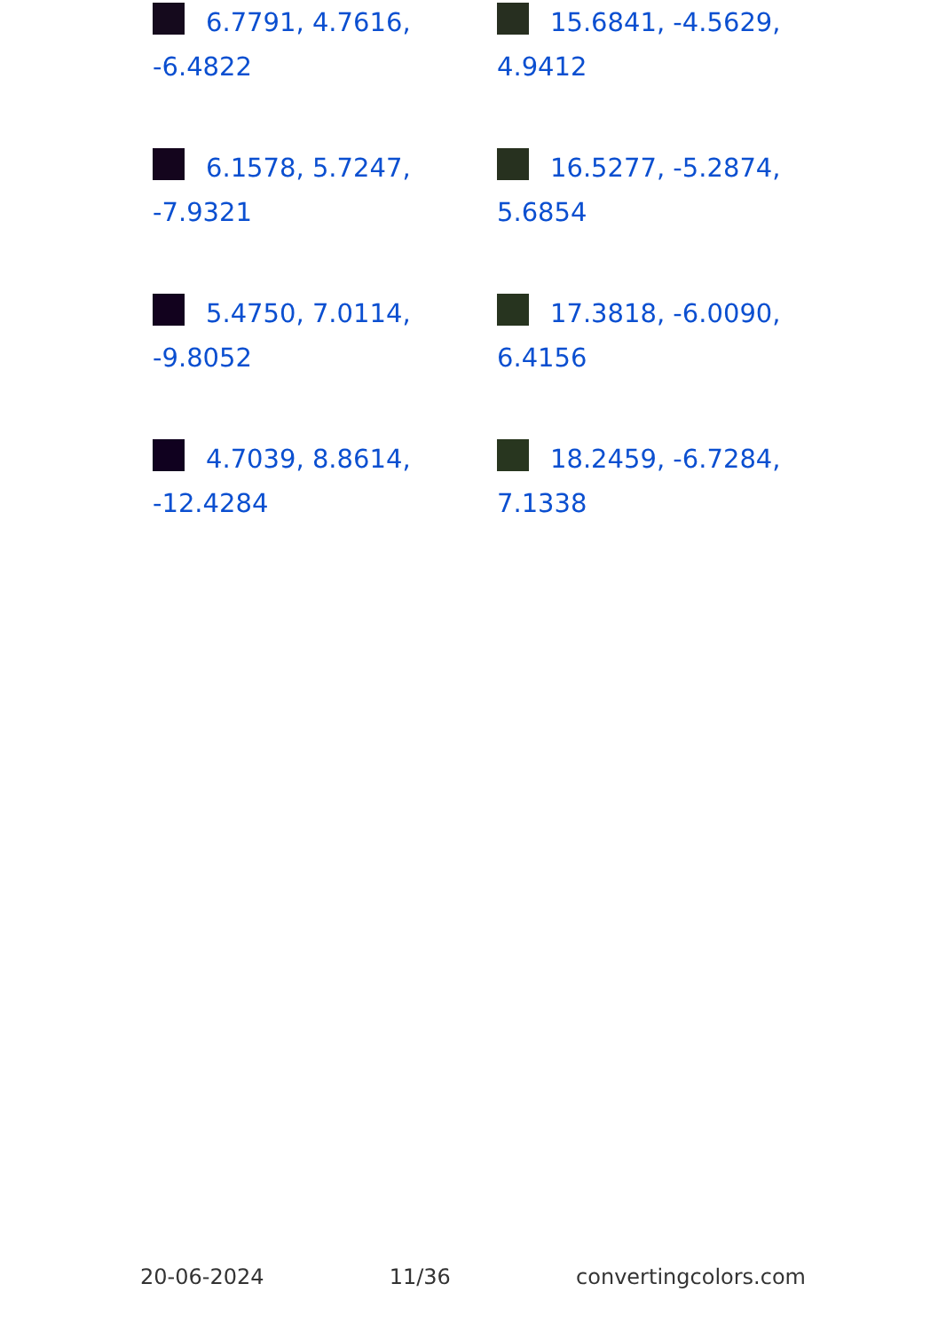6.7791, 4.7616, -6.4822
15.6841, -4.5629, 4.9412
6.1578, 5.7247, -7.9321
16.5277, -5.2874, 5.6854
5.4750, 7.0114, -9.8052
17.3818, -6.0090, 6.4156
4.7039, 8.8614, -12.4284
18.2459, -6.7284, 7.1338
20-06-2024 11/36 convertingcolors.com